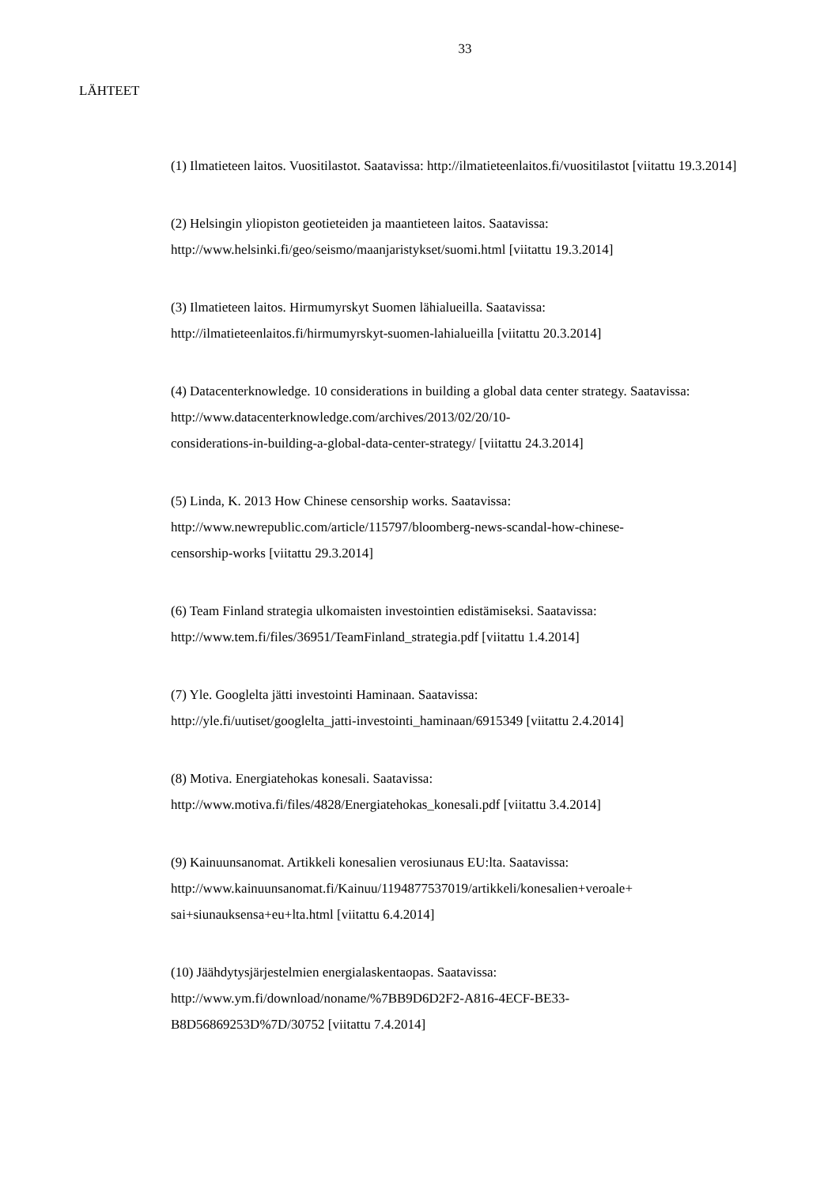33
LÄHTEET
(1) Ilmatieteen laitos. Vuositilastot. Saatavissa: http://ilmatieteenlaitos.fi/vuositilastot [viitattu 19.3.2014]
(2) Helsingin yliopiston geotieteiden ja maantieteen laitos. Saatavissa:
http://www.helsinki.fi/geo/seismo/maanjaristykset/suomi.html [viitattu 19.3.2014]
(3) Ilmatieteen laitos. Hirmumyrskyt Suomen lähialueilla. Saatavissa:
http://ilmatieteenlaitos.fi/hirmumyrskyt-suomen-lahialueilla [viitattu 20.3.2014]
(4) Datacenterknowledge. 10 considerations in building a global data center strategy. Saatavissa: http://www.datacenterknowledge.com/archives/2013/02/20/10-
considerations-in-building-a-global-data-center-strategy/ [viitattu 24.3.2014]
(5) Linda, K. 2013 How Chinese censorship works. Saatavissa:
http://www.newrepublic.com/article/115797/bloomberg-news-scandal-how-chinese-
censorship-works [viitattu 29.3.2014]
(6) Team Finland strategia ulkomaisten investointien edistämiseksi. Saatavissa:
http://www.tem.fi/files/36951/TeamFinland_strategia.pdf [viitattu 1.4.2014]
(7) Yle. Googlelta jätti investointi Haminaan. Saatavissa:
http://yle.fi/uutiset/googlelta_jatti-investointi_haminaan/6915349 [viitattu 2.4.2014]
(8) Motiva. Energiatehokas konesali. Saatavissa:
http://www.motiva.fi/files/4828/Energiatehokas_konesali.pdf [viitattu 3.4.2014]
(9) Kainuunsanomat. Artikkeli konesalien verosiunaus EU:lta. Saatavissa:
http://www.kainuunsanomat.fi/Kainuu/1194877537019/artikkeli/konesalien+veroale+
sai+siunauksensa+eu+lta.html [viitattu 6.4.2014]
(10) Jäähdytysjärjestelmien energialaskentaopas. Saatavissa:
http://www.ym.fi/download/noname/%7BB9D6D2F2-A816-4ECF-BE33-
B8D56869253D%7D/30752 [viitattu 7.4.2014]